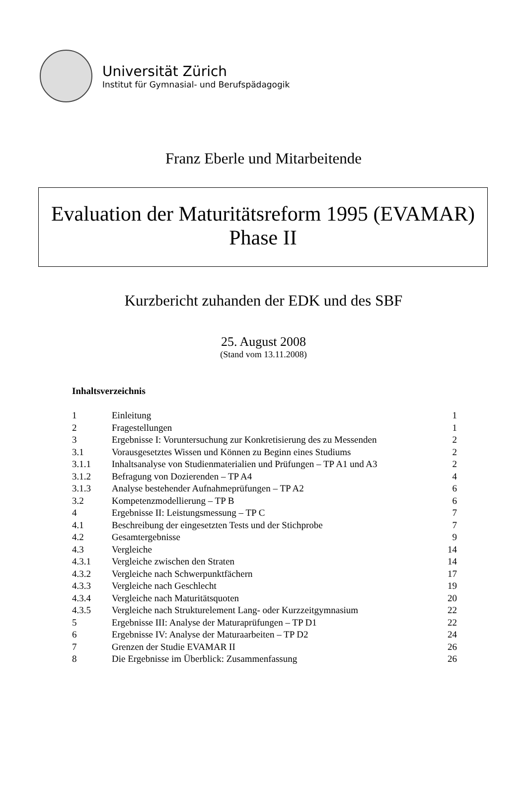Universität Zürich
Institut für Gymnasial- und Berufspädagogik
Franz Eberle und Mitarbeitende
Evaluation der Maturitätsreform 1995 (EVAMAR)
Phase II
Kurzbericht zuhanden der EDK und des SBF
25. August 2008
(Stand vom 13.11.2008)
Inhaltsverzeichnis
| 1 | Einleitung | 1 |
| 2 | Fragestellungen | 1 |
| 3 | Ergebnisse I: Voruntersuchung zur Konkretisierung des zu Messenden | 2 |
| 3.1 | Vorausgesetztes Wissen und Können zu Beginn eines Studiums | 2 |
| 3.1.1 | Inhaltsanalyse von Studienmaterialien und Prüfungen – TP A1 und A3 | 2 |
| 3.1.2 | Befragung von Dozierenden – TP A4 | 4 |
| 3.1.3 | Analyse bestehender Aufnahmeprüfungen – TP A2 | 6 |
| 3.2 | Kompetenzmodellierung – TP B | 6 |
| 4 | Ergebnisse II: Leistungsmessung – TP C | 7 |
| 4.1 | Beschreibung der eingesetzten Tests und der Stichprobe | 7 |
| 4.2 | Gesamtergebnisse | 9 |
| 4.3 | Vergleiche | 14 |
| 4.3.1 | Vergleiche zwischen den Straten | 14 |
| 4.3.2 | Vergleiche nach Schwerpunktfächern | 17 |
| 4.3.3 | Vergleiche nach Geschlecht | 19 |
| 4.3.4 | Vergleiche nach Maturitätsquoten | 20 |
| 4.3.5 | Vergleiche nach Strukturelement Lang- oder Kurzzeitgymnasium | 22 |
| 5 | Ergebnisse III: Analyse der Maturaprüfungen – TP D1 | 22 |
| 6 | Ergebnisse IV: Analyse der Maturaarbeiten – TP D2 | 24 |
| 7 | Grenzen der Studie EVAMAR II | 26 |
| 8 | Die Ergebnisse im Überblick: Zusammenfassung | 26 |